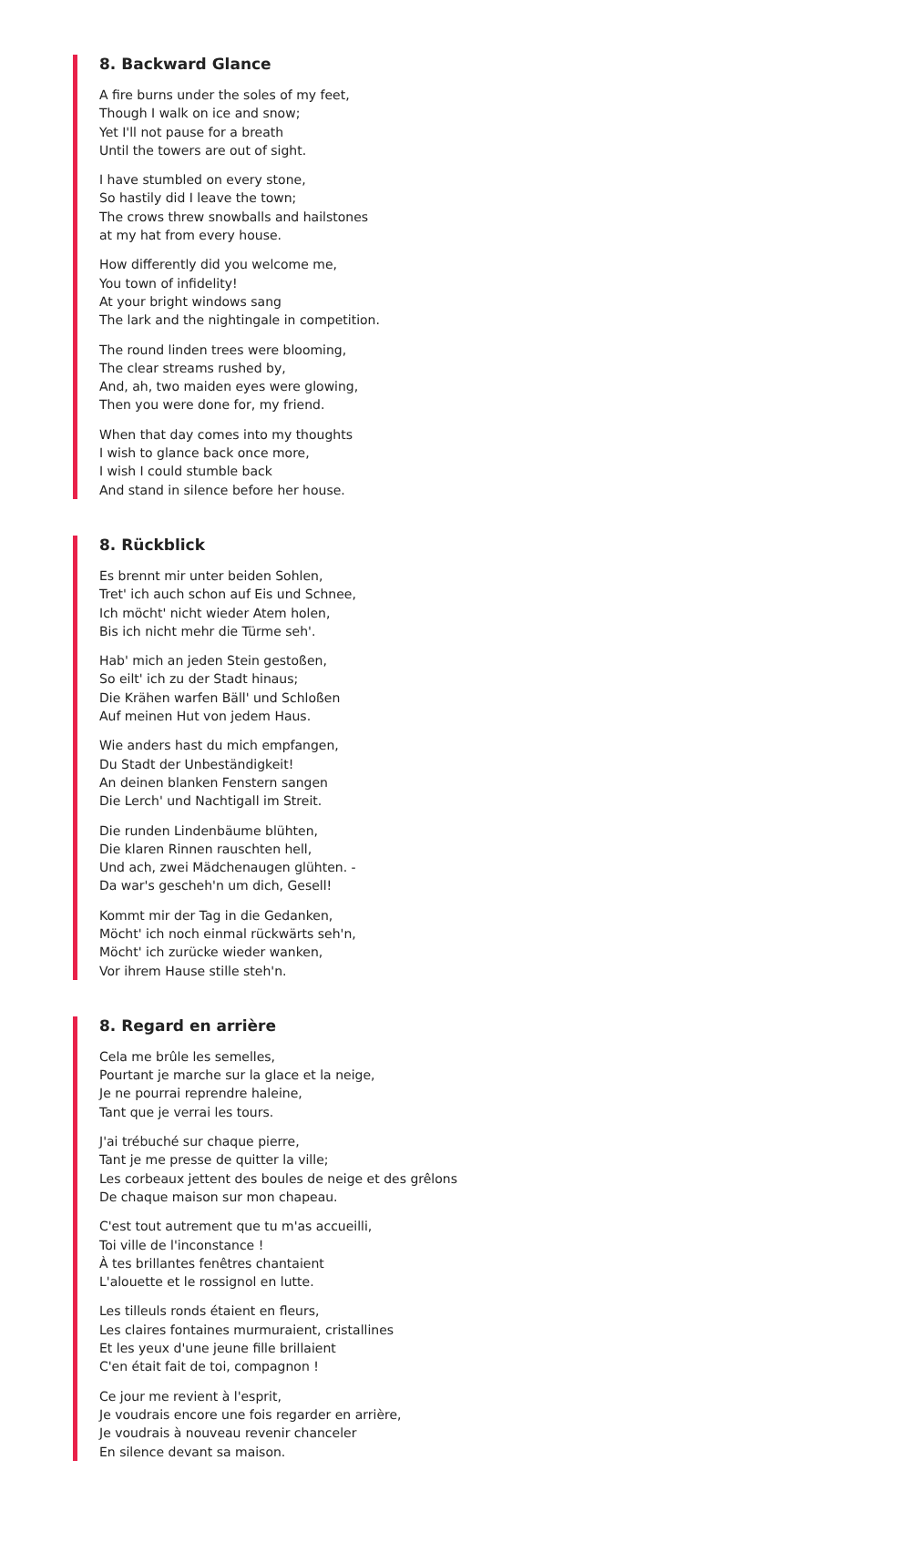8. Backward Glance
A fire burns under the soles of my feet,
Though I walk on ice and snow;
Yet I'll not pause for a breath
Until the towers are out of sight.
I have stumbled on every stone,
So hastily did I leave the town;
The crows threw snowballs and hailstones
at my hat from every house.
How differently did you welcome me,
You town of infidelity!
At your bright windows sang
The lark and the nightingale in competition.
The round linden trees were blooming,
The clear streams rushed by,
And, ah, two maiden eyes were glowing,
Then you were done for, my friend.
When that day comes into my thoughts
I wish to glance back once more,
I wish I could stumble back
And stand in silence before her house.
8. Rückblick
Es brennt mir unter beiden Sohlen,
Tret' ich auch schon auf Eis und Schnee,
Ich möcht' nicht wieder Atem holen,
Bis ich nicht mehr die Türme seh'.
Hab' mich an jeden Stein gestoßen,
So eilt' ich zu der Stadt hinaus;
Die Krähen warfen Bäll' und Schloßen
Auf meinen Hut von jedem Haus.
Wie anders hast du mich empfangen,
Du Stadt der Unbeständigkeit!
An deinen blanken Fenstern sangen
Die Lerch' und Nachtigall im Streit.
Die runden Lindenbäume blühten,
Die klaren Rinnen rauschten hell,
Und ach, zwei Mädchenaugen glühten. -
Da war's gescheh'n um dich, Gesell!
Kommt mir der Tag in die Gedanken,
Möcht' ich noch einmal rückwärts seh'n,
Möcht' ich zurücke wieder wanken,
Vor ihrem Hause stille steh'n.
8. Regard en arrière
Cela me brûle les semelles,
Pourtant je marche sur la glace et la neige,
Je ne pourrai reprendre haleine,
Tant que je verrai les tours.
J'ai trébuché sur chaque pierre,
Tant je me presse de quitter la ville;
Les corbeaux jettent des boules de neige et des grêlons
De chaque maison sur mon chapeau.
C'est tout autrement que tu m'as accueilli,
Toi ville de l'inconstance !
À tes brillantes fenêtres chantaient
L'alouette et le rossignol en lutte.
Les tilleuls ronds étaient en fleurs,
Les claires fontaines murmuraient, cristallines
Et les yeux d'une jeune fille brillaient
C'en était fait de toi, compagnon !
Ce jour me revient à l'esprit,
Je voudrais encore une fois regarder en arrière,
Je voudrais à nouveau revenir chanceler
En silence devant sa maison.